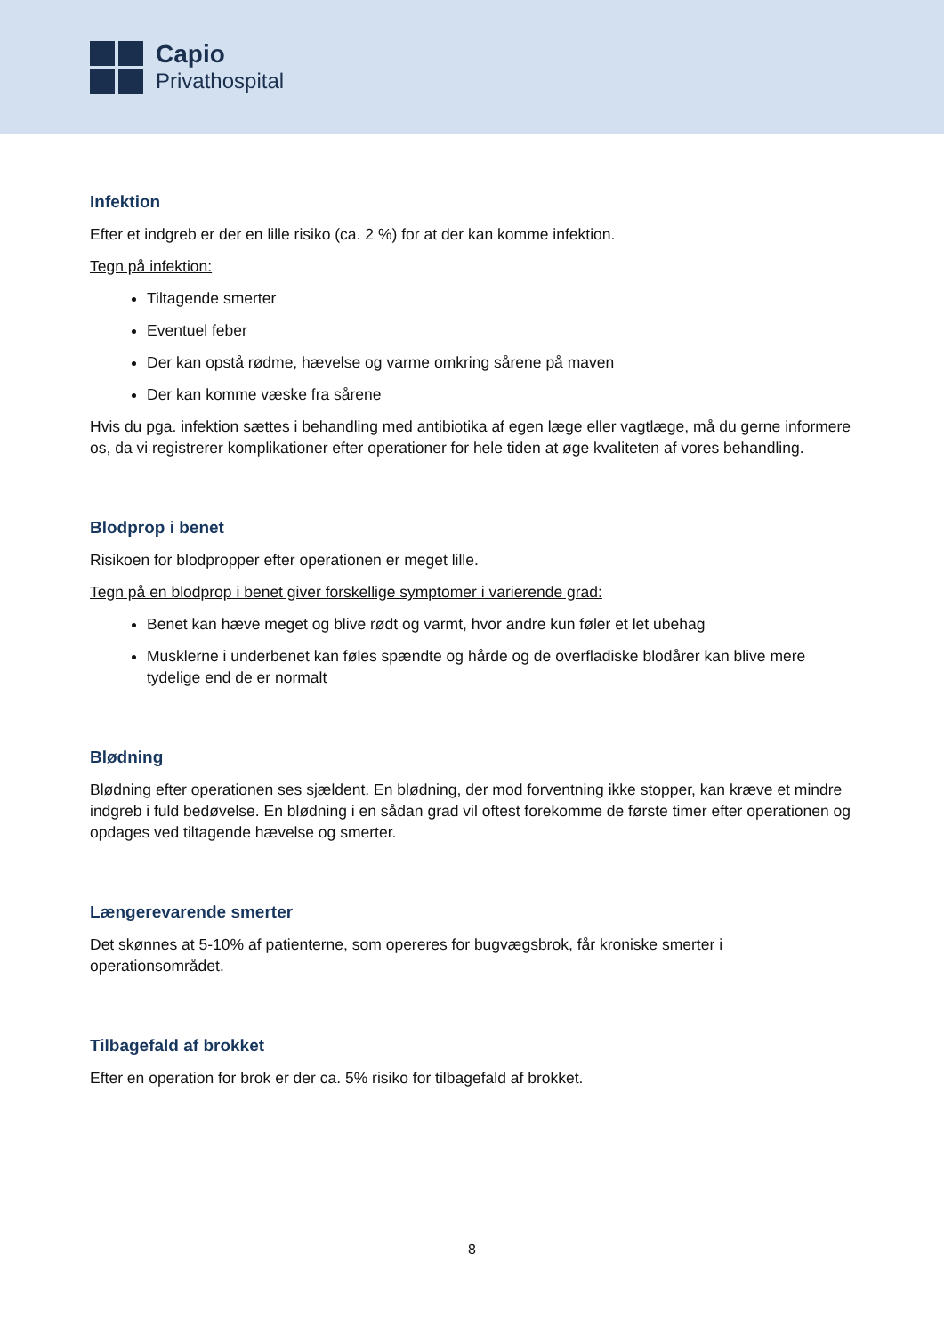Capio
Privathospital
Infektion
Efter et indgreb er der en lille risiko (ca. 2 %) for at der kan komme infektion.
Tegn på infektion:
Tiltagende smerter
Eventuel feber
Der kan opstå rødme, hævelse og varme omkring sårene på maven
Der kan komme væske fra sårene
Hvis du pga. infektion sættes i behandling med antibiotika af egen læge eller vagtlæge, må du gerne informere os, da vi registrerer komplikationer efter operationer for hele tiden at øge kvaliteten af vores behandling.
Blodprop i benet
Risikoen for blodpropper efter operationen er meget lille.
Tegn på en blodprop i benet giver forskellige symptomer i varierende grad:
Benet kan hæve meget og blive rødt og varmt, hvor andre kun føler et let ubehag
Musklerne i underbenet kan føles spændte og hårde og de overfladiske blodårer kan blive mere tydelige end de er normalt
Blødning
Blødning efter operationen ses sjældent. En blødning, der mod forventning ikke stopper, kan kræve et mindre indgreb i fuld bedøvelse. En blødning i en sådan grad vil oftest forekomme de første timer efter operationen og opdages ved tiltagende hævelse og smerter.
Længerevarende smerter
Det skønnes at 5-10% af patienterne, som opereres for bugvægsbrok, får kroniske smerter i operationsområdet.
Tilbagefald af brokket
Efter en operation for brok er der ca. 5% risiko for tilbagefald af brokket.
8